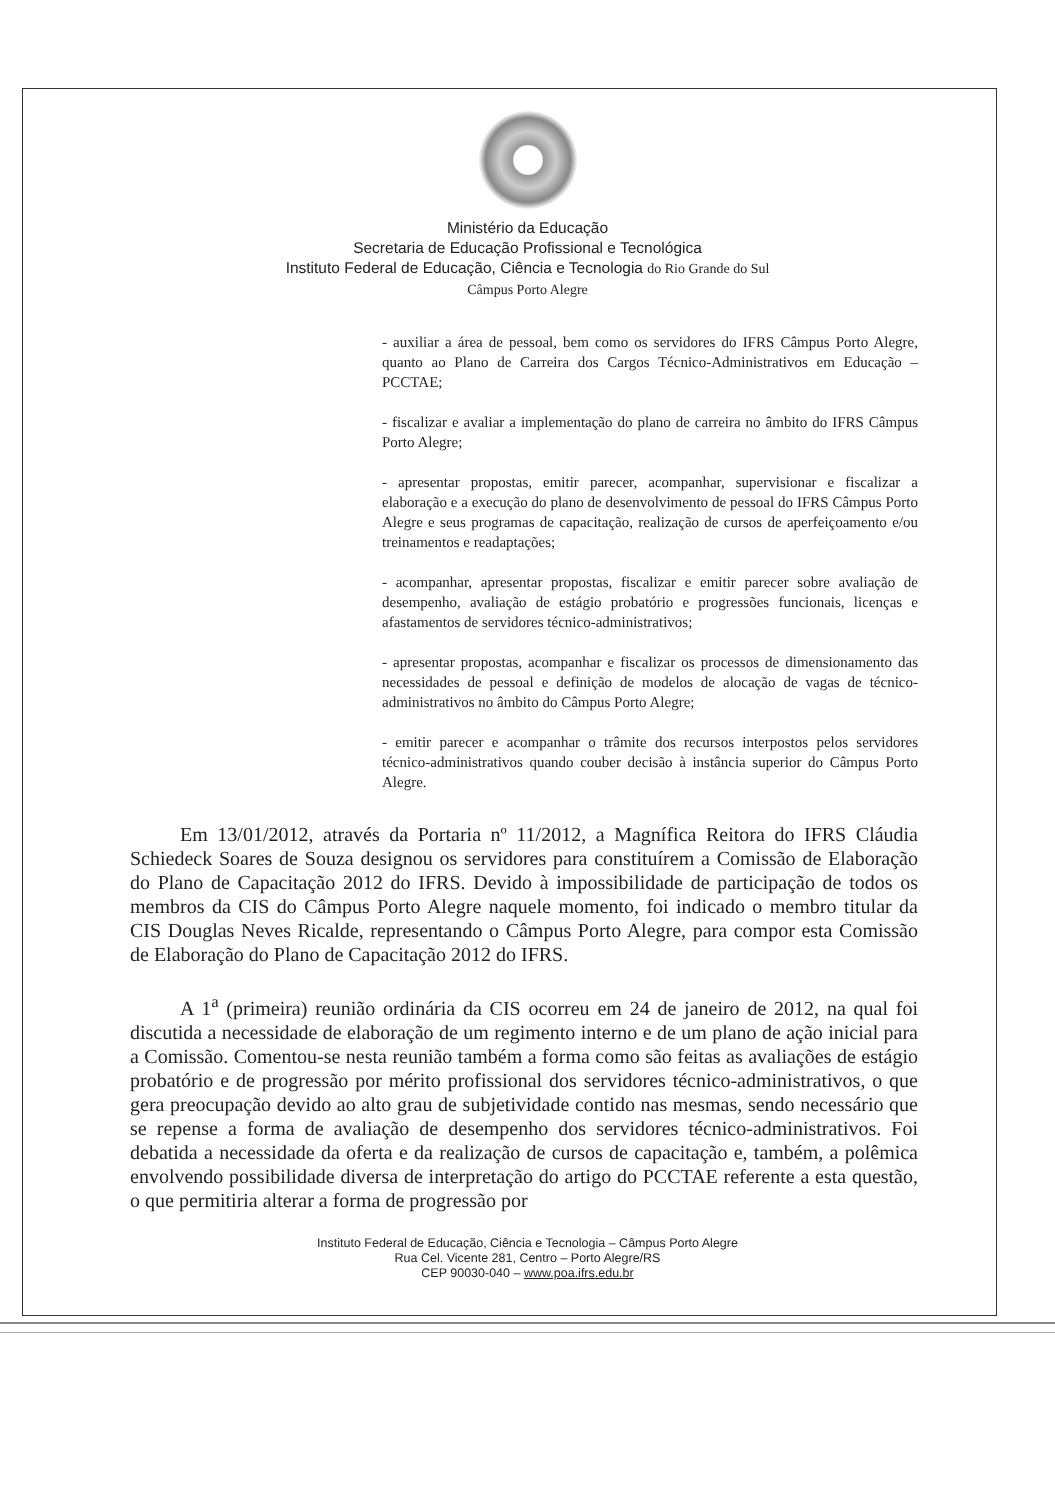Ministério da Educação
Secretaria de Educação Profissional e Tecnológica
Instituto Federal de Educação, Ciência e Tecnologia do Rio Grande do Sul
Câmpus Porto Alegre
- auxiliar a área de pessoal, bem como os servidores do IFRS Câmpus Porto Alegre, quanto ao Plano de Carreira dos Cargos Técnico-Administrativos em Educação – PCCTAE;
- fiscalizar e avaliar a implementação do plano de carreira no âmbito do IFRS Câmpus Porto Alegre;
- apresentar propostas, emitir parecer, acompanhar, supervisionar e fiscalizar a elaboração e a execução do plano de desenvolvimento de pessoal do IFRS Câmpus Porto Alegre e seus programas de capacitação, realização de cursos de aperfeiçoamento e/ou treinamentos e readaptações;
- acompanhar, apresentar propostas, fiscalizar e emitir parecer sobre avaliação de desempenho, avaliação de estágio probatório e progressões funcionais, licenças e afastamentos de servidores técnico-administrativos;
- apresentar propostas, acompanhar e fiscalizar os processos de dimensionamento das necessidades de pessoal e definição de modelos de alocação de vagas de técnico-administrativos no âmbito do Câmpus Porto Alegre;
- emitir parecer e acompanhar o trâmite dos recursos interpostos pelos servidores técnico-administrativos quando couber decisão à instância superior do Câmpus Porto Alegre.
Em 13/01/2012, através da Portaria nº 11/2012, a Magnífica Reitora do IFRS Cláudia Schiedeck Soares de Souza designou os servidores para constituírem a Comissão de Elaboração do Plano de Capacitação 2012 do IFRS. Devido à impossibilidade de participação de todos os membros da CIS do Câmpus Porto Alegre naquele momento, foi indicado o membro titular da CIS Douglas Neves Ricalde, representando o Câmpus Porto Alegre, para compor esta Comissão de Elaboração do Plano de Capacitação 2012 do IFRS.
A 1<sup>a</sup> (primeira) reunião ordinária da CIS ocorreu em 24 de janeiro de 2012, na qual foi discutida a necessidade de elaboração de um regimento interno e de um plano de ação inicial para a Comissão. Comentou-se nesta reunião também a forma como são feitas as avaliações de estágio probatório e de progressão por mérito profissional dos servidores técnico-administrativos, o que gera preocupação devido ao alto grau de subjetividade contido nas mesmas, sendo necessário que se repense a forma de avaliação de desempenho dos servidores técnico-administrativos. Foi debatida a necessidade da oferta e da realização de cursos de capacitação e, também, a polêmica envolvendo possibilidade diversa de interpretação do artigo do PCCTAE referente a esta questão, o que permitiria alterar a forma de progressão por
Instituto Federal de Educação, Ciência e Tecnologia – Câmpus Porto Alegre
Rua Cel. Vicente 281, Centro – Porto Alegre/RS
CEP 90030-040 – www.poa.ifrs.edu.br